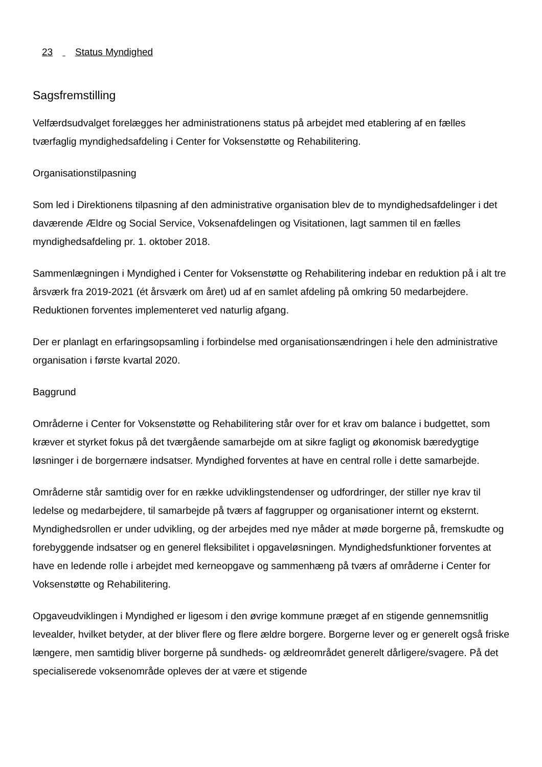23 Status Myndighed
Sagsfremstilling
Velfærdsudvalget forelægges her administrationens status på arbejdet med etablering af en fælles tværfaglig myndighedsafdeling i Center for Voksenstøtte og Rehabilitering.
Organisationstilpasning
Som led i Direktionens tilpasning af den administrative organisation blev de to myndighedsafdelinger i det daværende Ældre og Social Service, Voksenafdelingen og Visitationen, lagt sammen til en fælles myndighedsafdeling pr. 1. oktober 2018.
Sammenlægningen i Myndighed i Center for Voksenstøtte og Rehabilitering indebar en reduktion på i alt tre årsværk fra 2019-2021 (ét årsværk om året) ud af en samlet afdeling på omkring 50 medarbejdere. Reduktionen forventes implementeret ved naturlig afgang.
Der er planlagt en erfaringsopsamling i forbindelse med organisationsændringen i hele den administrative organisation i første kvartal 2020.
Baggrund
Områderne i Center for Voksenstøtte og Rehabilitering står over for et krav om balance i budgettet, som kræver et styrket fokus på det tværgående samarbejde om at sikre fagligt og økonomisk bæredygtige løsninger i de borgernære indsatser. Myndighed forventes at have en central rolle i dette samarbejde.
Områderne står samtidig over for en række udviklingstendenser og udfordringer, der stiller nye krav til ledelse og medarbejdere, til samarbejde på tværs af faggrupper og organisationer internt og eksternt. Myndighedsrollen er under udvikling, og der arbejdes med nye måder at møde borgerne på, fremskudte og forebyggende indsatser og en generel fleksibilitet i opgaveløsningen. Myndighedsfunktioner forventes at have en ledende rolle i arbejdet med kerneopgave og sammenhæng på tværs af områderne i Center for Voksenstøtte og Rehabilitering.
Opgaveudviklingen i Myndighed er ligesom i den øvrige kommune præget af en stigende gennemsnitlig levealder, hvilket betyder, at der bliver flere og flere ældre borgere. Borgerne lever og er generelt også friske længere, men samtidig bliver borgerne på sundheds- og ældreområdet generelt dårligere/svagere. På det specialiserede voksenområde opleves der at være et stigende